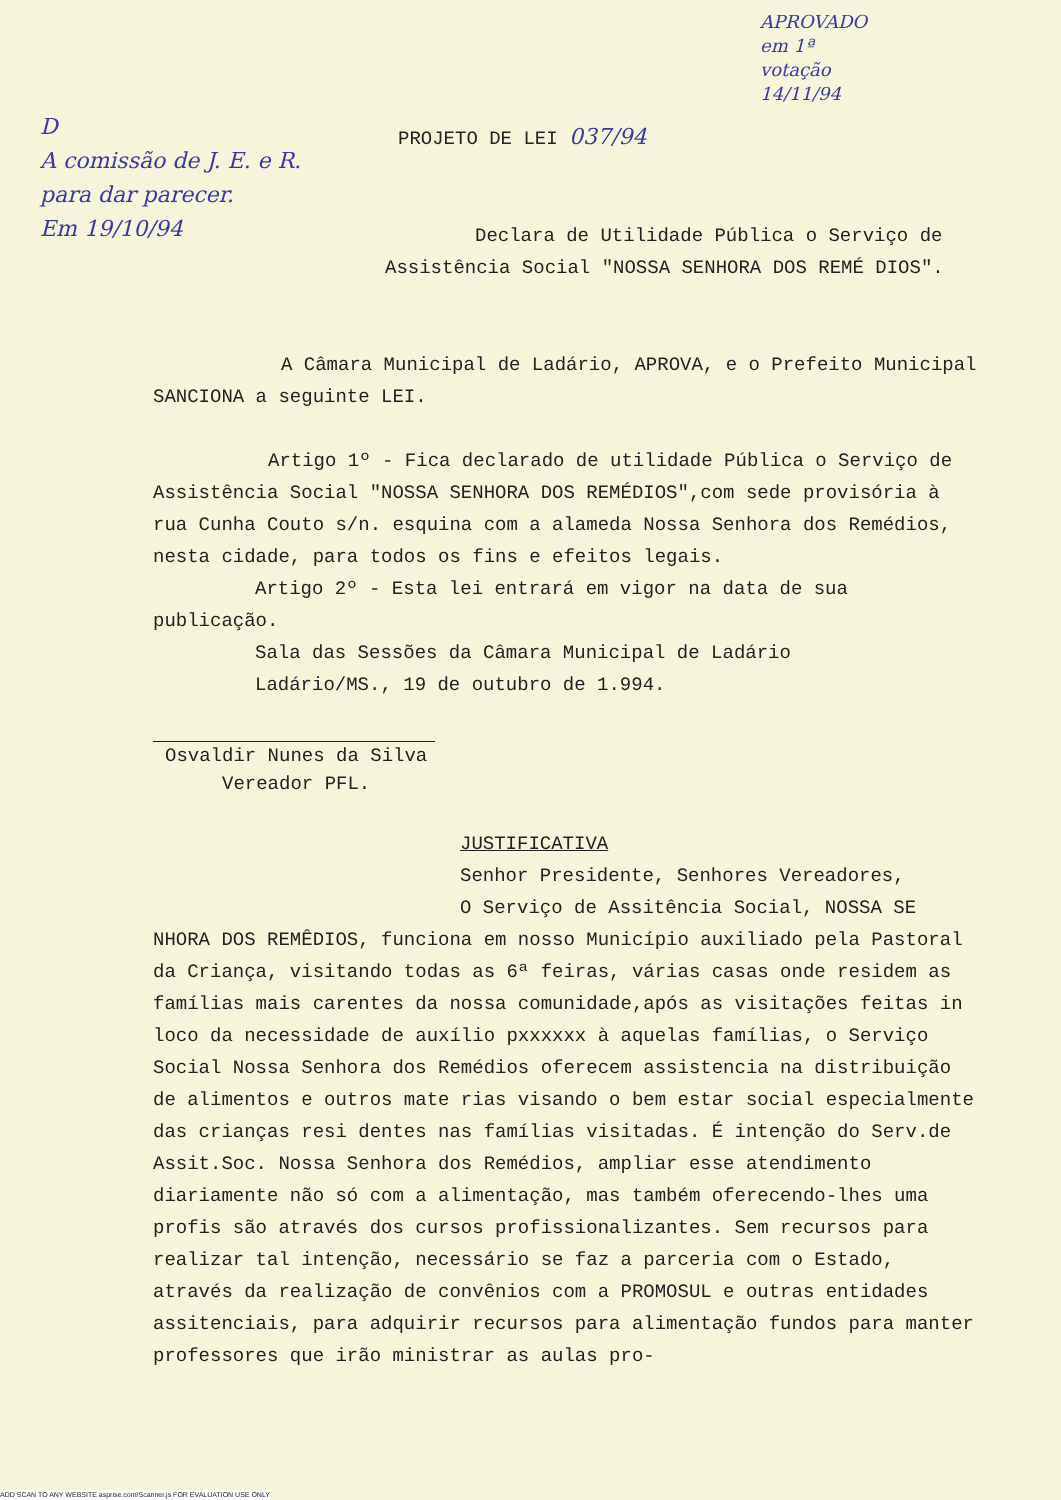D
A comissão de J. E. e R. para dar parecer.
Em 19/10/94
APROVADO em 1ª votação 14/11/94
PROJETO DE LEI 037/94
Declara de Utilidade Pública o Serviço de Assistência Social "NOSSA SENHORA DOS REMÉ DIOS".
A Câmara Municipal de Ladário, APROVA, e o Prefeito Municipal SANCIONA a seguinte LEI.
Artigo 1º - Fica declarado de utilidade Pública o Serviço de Assistência Social "NOSSA SENHORA DOS REMÉDIOS",com sede provisória à rua Cunha Couto s/n. esquina com a alameda Nossa Senhora dos Remédios, nesta cidade, para todos os fins e efeitos legais.
Artigo 2º - Esta lei entrará em vigor na data de sua publicação.
Sala das Sessões da Câmara Municipal de Ladário
Ladário/MS., 19 de outubro de 1.994.
Osvaldir Nunes da Silva
Vereador PFL.
JUSTIFICATIVA
Senhor Presidente, Senhores Vereadores,
O Serviço de Assitência Social, NOSSA SE NHORA DOS REMÊDIOS, funciona em nosso Município auxiliado pela Pastoral da Criança, visitando todas as 6ª feiras, várias casas onde residem as famílias mais carentes da nossa comunidade,após as visitações feitas in loco da necessidade de auxílio pxxxxxx à aquelas famílias, o Serviço Social Nossa Senhora dos Remédios oferecem assistencia na distribuição de alimentos e outros mate rias visando o bem estar social especialmente das crianças resi dentes nas famílias visitadas. É intenção do Serv.de Assit.Soc. Nossa Senhora dos Remédios, ampliar esse atendimento diariamente não só com a alimentação, mas também oferecendo-lhes uma profis são através dos cursos profissionalizantes. Sem recursos para realizar tal intenção, necessário se faz a parceria com o Estado, através da realização de convênios com a PROMOSUL e outras entidades assitenciais, para adquirir recursos para alimentação fundos para manter professores que irão ministrar as aulas pro-
ADD SCAN TO ANY WEBSITE asprise.com/Scanner.js FOR EVALUATION USE ONLY